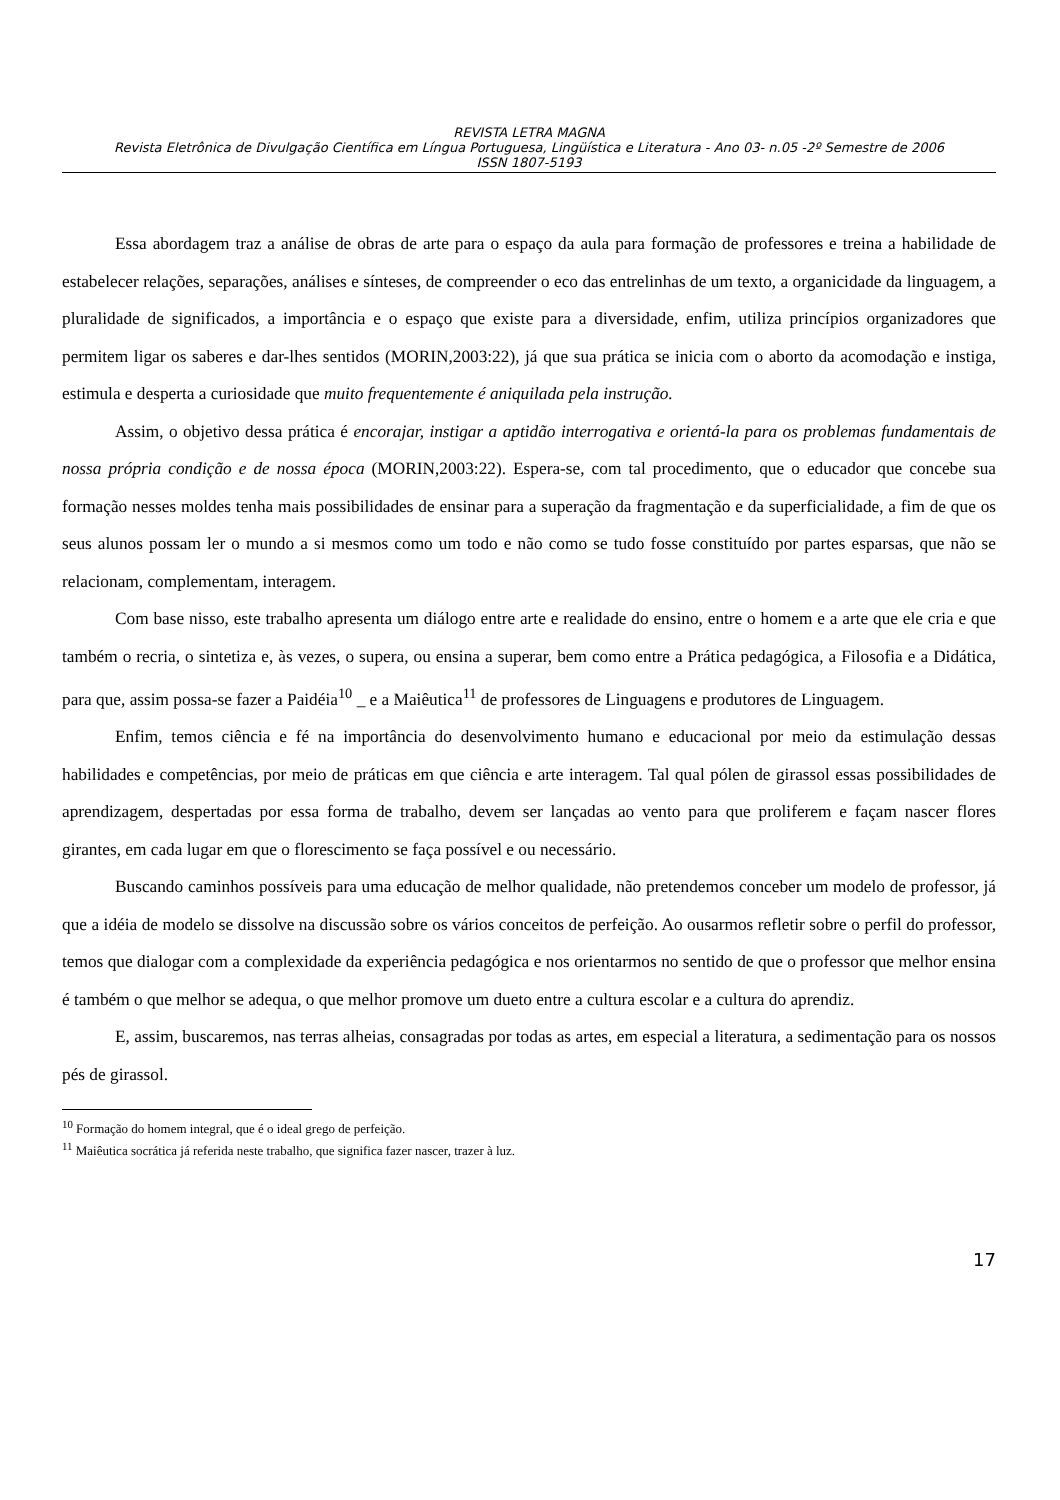REVISTA LETRA MAGNA
Revista Eletrônica de Divulgação Científica em Língua Portuguesa, Lingüística e Literatura - Ano 03- n.05 -2º Semestre de 2006
ISSN 1807-5193
Essa abordagem traz a análise de obras de arte para o espaço da aula para formação de professores e treina a habilidade de estabelecer relações, separações, análises e sínteses, de compreender o eco das entrelinhas de um texto, a organicidade da linguagem, a pluralidade de significados, a importância e o espaço que existe para a diversidade, enfim, utiliza princípios organizadores que permitem ligar os saberes e dar-lhes sentidos (MORIN,2003:22), já que sua prática se inicia com o aborto da acomodação e instiga, estimula e desperta a curiosidade que muito frequentemente é aniquilada pela instrução.
Assim, o objetivo dessa prática é encorajar, instigar a aptidão interrogativa e orientá-la para os problemas fundamentais de nossa própria condição e de nossa época (MORIN,2003:22). Espera-se, com tal procedimento, que o educador que concebe sua formação nesses moldes tenha mais possibilidades de ensinar para a superação da fragmentação e da superficialidade, a fim de que os seus alunos possam ler o mundo a si mesmos como um todo e não como se tudo fosse constituído por partes esparsas, que não se relacionam, complementam, interagem.
Com base nisso, este trabalho apresenta um diálogo entre arte e realidade do ensino, entre o homem e a arte que ele cria e que também o recria, o sintetiza e, às vezes, o supera, ou ensina a superar, bem como entre a Prática pedagógica, a Filosofia e a Didática, para que, assim possa-se fazer a Paidéia<sup>10</sup> _ e a Maiêutica<sup>11</sup> de professores de Linguagens e produtores de Linguagem.
Enfim, temos ciência e fé na importância do desenvolvimento humano e educacional por meio da estimulação dessas habilidades e competências, por meio de práticas em que ciência e arte interagem. Tal qual pólen de girassol essas possibilidades de aprendizagem, despertadas por essa forma de trabalho, devem ser lançadas ao vento para que proliferem e façam nascer flores girantes, em cada lugar em que o florescimento se faça possível e ou necessário.
Buscando caminhos possíveis para uma educação de melhor qualidade, não pretendemos conceber um modelo de professor, já que a idéia de modelo se dissolve na discussão sobre os vários conceitos de perfeição. Ao ousarmos refletir sobre o perfil do professor, temos que dialogar com a complexidade da experiência pedagógica e nos orientarmos no sentido de que o professor que melhor ensina é também o que melhor se adequa, o que melhor promove um dueto entre a cultura escolar e a cultura do aprendiz.
E, assim, buscaremos, nas terras alheias, consagradas por todas as artes, em especial a literatura, a sedimentação para os nossos pés de girassol.
<sup>10</sup> Formação do homem integral, que é o ideal grego de perfeição.
<sup>11</sup> Maiêutica socrática já referida neste trabalho, que significa fazer nascer, trazer à luz.
17